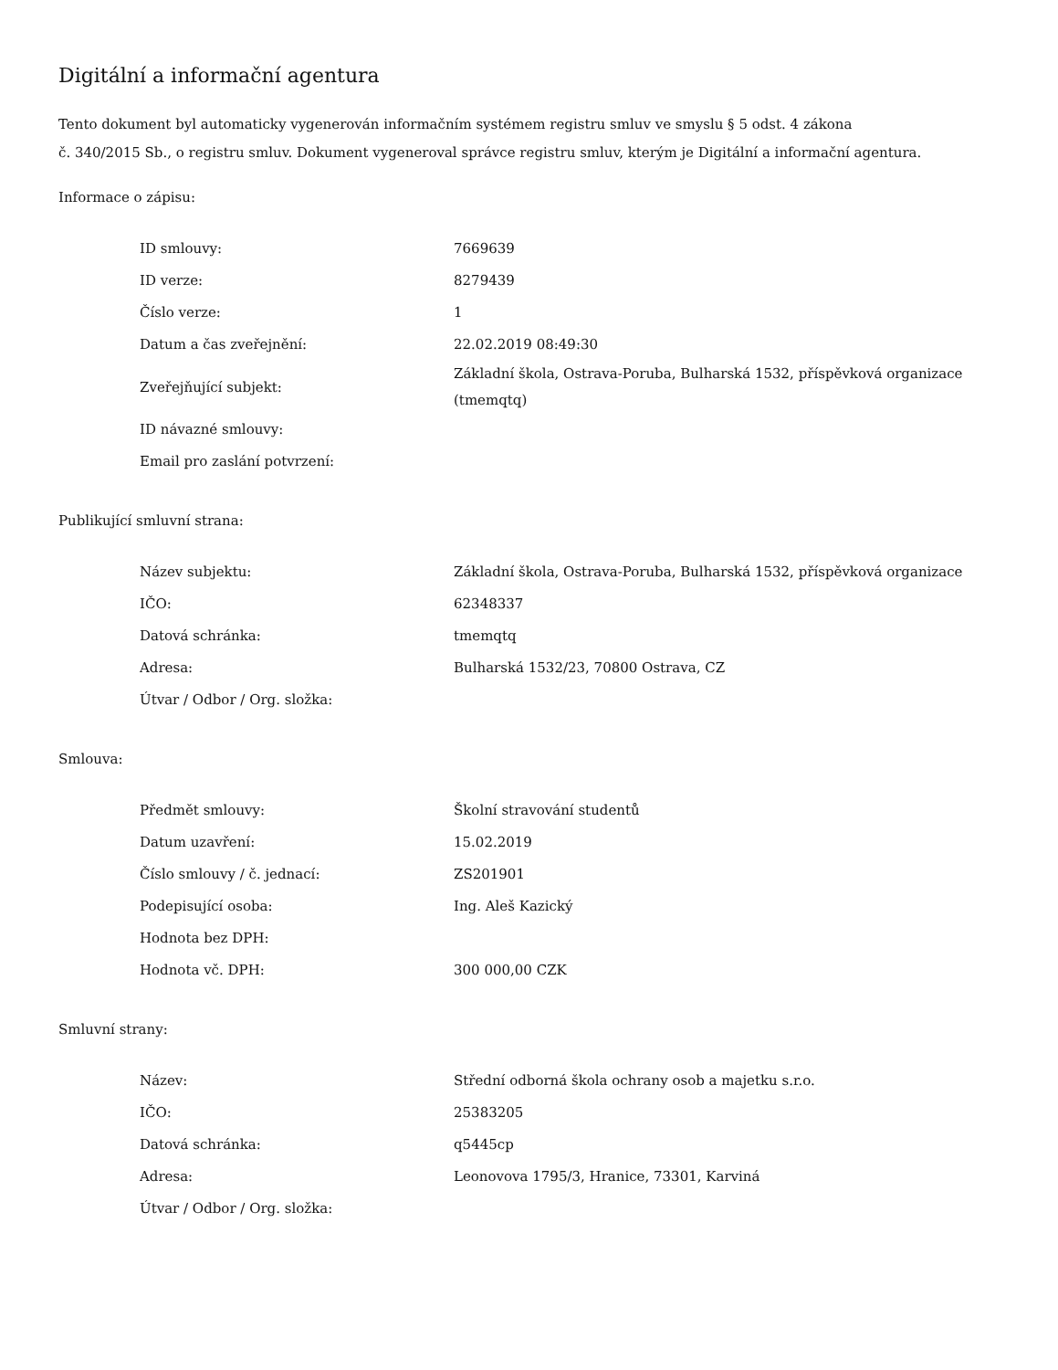Digitální a informační agentura
Tento dokument byl automaticky vygenerován informačním systémem registru smluv ve smyslu § 5 odst. 4 zákona
č. 340/2015 Sb., o registru smluv. Dokument vygeneroval správce registru smluv, kterým je Digitální a informační agentura.
Informace o zápisu:
| ID smlouvy: | 7669639 |
| ID verze: | 8279439 |
| Číslo verze: | 1 |
| Datum a čas zveřejnění: | 22.02.2019 08:49:30 |
| Zveřejňující subjekt: | Základní škola, Ostrava-Poruba, Bulharská 1532, příspěvková organizace (tmemqtq) |
| ID návazné smlouvy: | |
| Email pro zaslání potvrzení: | |
Publikující smluvní strana:
| Název subjektu: | Základní škola, Ostrava-Poruba, Bulharská 1532, příspěvková organizace |
| IČO: | 62348337 |
| Datová schránka: | tmemqtq |
| Adresa: | Bulharská 1532/23, 70800 Ostrava, CZ |
| Útvar / Odbor / Org. složka: | |
Smlouva:
| Předmět smlouvy: | Školní stravování studentů |
| Datum uzavření: | 15.02.2019 |
| Číslo smlouvy / č. jednací: | ZS201901 |
| Podepisující osoba: | Ing. Aleš Kazický |
| Hodnota bez DPH: | |
| Hodnota vč. DPH: | 300 000,00 CZK |
Smluvní strany:
| Název: | Střední odborná škola ochrany osob a majetku s.r.o. |
| IČO: | 25383205 |
| Datová schránka: | q5445cp |
| Adresa: | Leonovova 1795/3, Hranice, 73301, Karviná |
| Útvar / Odbor / Org. složka: | |